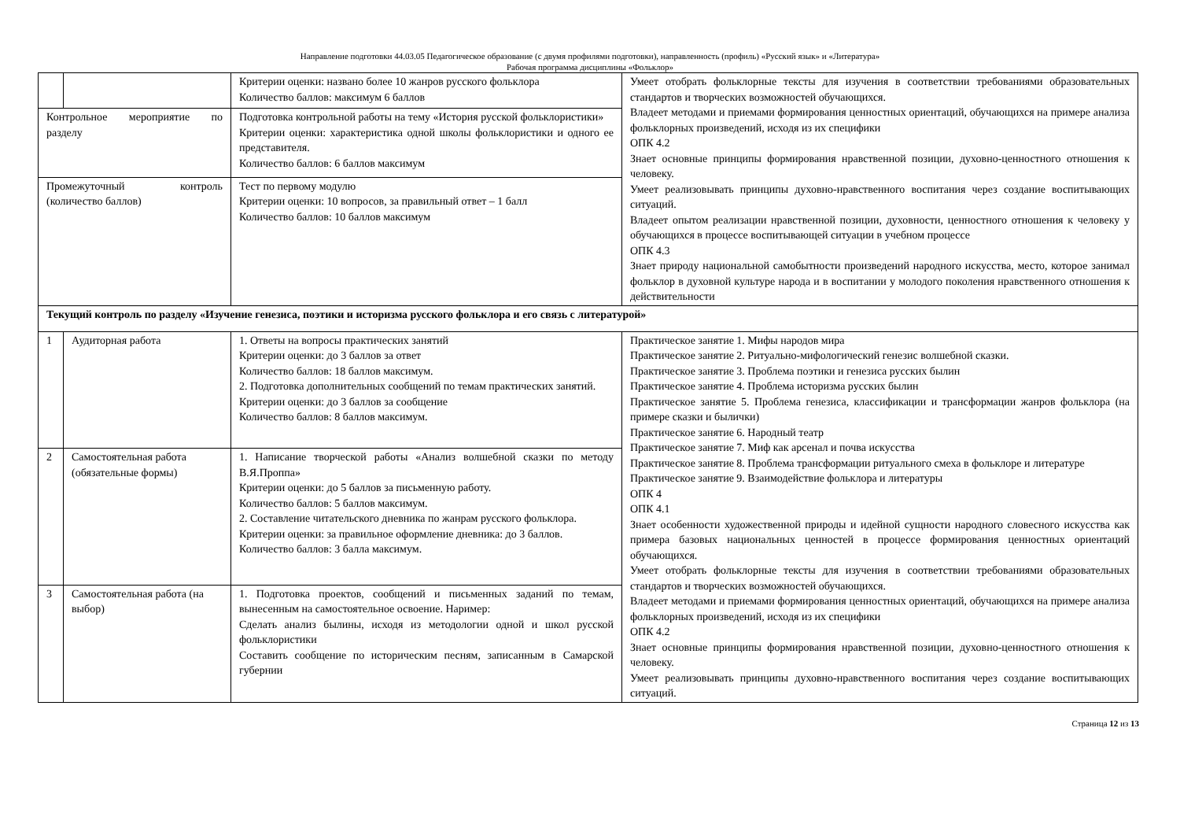Направление подготовки 44.03.05 Педагогическое образование (с двумя профилями подготовки), направленность (профиль) «Русский язык» и «Литература»
Рабочая программа дисциплины «Фольклор»
| | | Критерии оценки: названо более 10 жанров русского фольклора Количество баллов: максимум 6 баллов | Умеет отобрать фольклорные тексты для изучения в соответствии требованиями образовательных стандартов и творческих возможностей обучающихся. Владеет методами и приемами формирования ценностных ориентаций, обучающихся на примере анализа фольклорных произведений, исходя из их специфики ОПК 4.2 Знает основные принципы формирования нравственной позиции, духовно-ценностного отношения к человеку. Умеет реализовывать принципы духовно-нравственного воспитания через создание воспитывающих ситуаций. Владеет опытом реализации нравственной позиции, духовности, ценностного отношения к человеку у обучающихся в процессе воспитывающей ситуации в учебном процессе ОПК 4.3 Знает природу национальной самобытности произведений народного искусства, место, которое занимал фольклор в духовной культуре народа и в воспитании у молодого поколения нравственного отношения к действительности |
| Контрольное мероприятие по разделу | | Подготовка контрольной работы на тему «История русской фольклористики» Критерии оценки: характеристика одной школы фольклористики и одного ее представителя. Количество баллов: 6 баллов максимум | |
| Промежуточный контроль (количество баллов) | | Тест по первому модулю Критерии оценки: 10 вопросов, за правильный ответ – 1 балл Количество баллов: 10 баллов максимум | |
| Текущий контроль по разделу «Изучение генезиса, поэтики и историзма русского фольклора и его связь с литературой» | | | |
| 1 | Аудиторная работа | 1. Ответы на вопросы практических занятий Критерии оценки: до 3 баллов за ответ Количество баллов: 18 баллов максимум. 2. Подготовка дополнительных сообщений по темам практических занятий. Критерии оценки: до 3 баллов за сообщение Количество баллов: 8 баллов максимум. | Практическое занятие 1. Мифы народов мира Практическое занятие 2. Ритуально-мифологический генезис волшебной сказки. Практическое занятие 3. Проблема поэтики и генезиса русских былин Практическое занятие 4. Проблема историзма русских былин Практическое занятие 5. Проблема генезиса, классификации и трансформации жанров фольклора (на примере сказки и былички) Практическое занятие 6. Народный театр Практическое занятие 7. Миф как арсенал и почва искусства Практическое занятие 8. Проблема трансформации ритуального смеха в фольклоре и литературе Практическое занятие 9. Взаимодействие фольклора и литературы ОПК 4 ОПК 4.1 Знает особенности художественной природы и идейной сущности народного словесного искусства как примера базовых национальных ценностей в процессе формирования ценностных ориентаций обучающихся. Умеет отобрать фольклорные тексты для изучения в соответствии требованиями образовательных стандартов и творческих возможностей обучающихся. Владеет методами и приемами формирования ценностных ориентаций, обучающихся на примере анализа фольклорных произведений, исходя из их специфики ОПК 4.2 Знает основные принципы формирования нравственной позиции, духовно-ценностного отношения к человеку. Умеет реализовывать принципы духовно-нравственного воспитания через создание воспитывающих ситуаций. |
| 2 | Самостоятельная работа (обязательные формы) | 1. Написание творческой работы «Анализ волшебной сказки по методу В.Я.Проппа» Критерии оценки: до 5 баллов за письменную работу. Количество баллов: 5 баллов максимум. 2. Составление читательского дневника по жанрам русского фольклора. Критерии оценки: за правильное оформление дневника: до 3 баллов. Количество баллов: 3 балла максимум. | |
| 3 | Самостоятельная работа (на выбор) | 1. Подготовка проектов, сообщений и письменных заданий по темам, вынесенным на самостоятельное освоение. Наример: Сделать анализ былины, исходя из методологии одной и школ русской фольклористики Составить сообщение по историческим песням, записанным в Самарской губернии | |
Страница 12 из 13